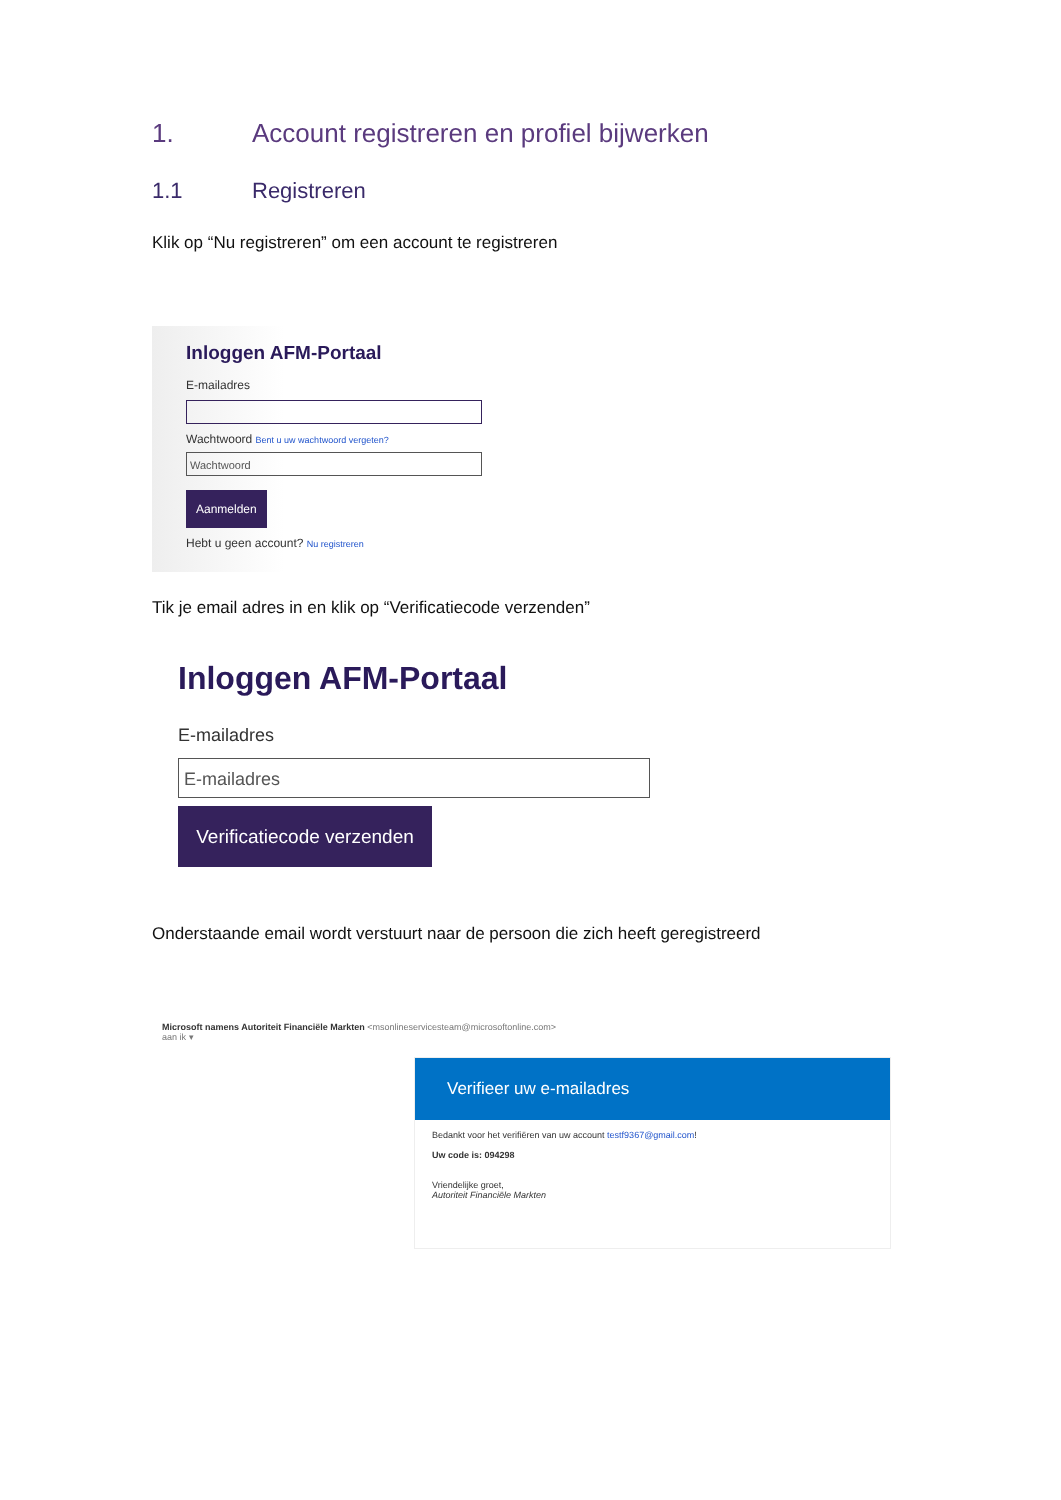1. Account registreren en profiel bijwerken
1.1 Registreren
Klik op “Nu registreren” om een account te registreren
Inloggen AFM-Portaal
E-mailadres
Wachtwoord Bent u uw wachtwoord vergeten?
Wachtwoord
Aanmelden
Hebt u geen account? Nu registreren
Tik je email adres in en klik op “Verificatiecode verzenden”
Inloggen AFM-Portaal
E-mailadres
E-mailadres
Verificatiecode verzenden
Onderstaande email wordt verstuurt naar de persoon die zich heeft geregistreerd
Microsoft namens Autoriteit Financiële Markten <msonlineservicesteam@microsoftonline.com>
aan ik ▾
Verifieer uw e-mailadres
Bedankt voor het verifiëren van uw account testf9367@gmail.com!
Uw code is: 094298
Vriendelijke groet,
Autoriteit Financiële Markten